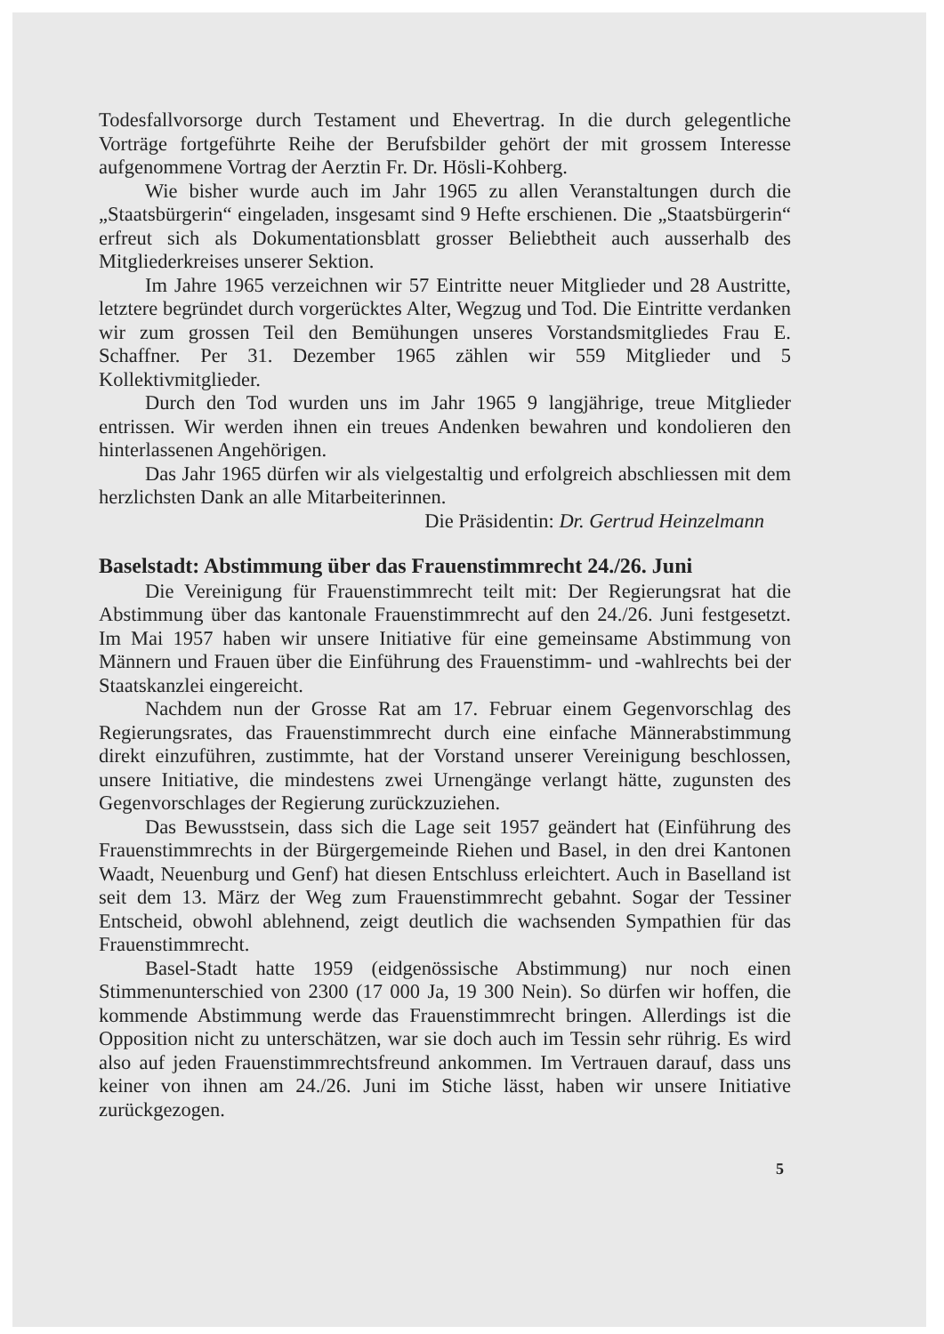Todesfallvorsorge durch Testament und Ehevertrag. In die durch gelegentliche Vorträge fortgeführte Reihe der Berufsbilder gehört der mit grossem Interesse aufgenommene Vortrag der Aerztin Fr. Dr. Hösli-Kohberg.
Wie bisher wurde auch im Jahr 1965 zu allen Veranstaltungen durch die „Staatsbürgerin“ eingeladen, insgesamt sind 9 Hefte erschienen. Die „Staatsbürgerin“ erfreut sich als Dokumentationsblatt grosser Beliebtheit auch ausserhalb des Mitgliederkreises unserer Sektion.
Im Jahre 1965 verzeichnen wir 57 Eintritte neuer Mitglieder und 28 Austritte, letztere begründet durch vorgerücktes Alter, Wegzug und Tod. Die Eintritte verdanken wir zum grossen Teil den Bemühungen unseres Vorstandsmitgliedes Frau E. Schaffner. Per 31. Dezember 1965 zählen wir 559 Mitglieder und 5 Kollektivmitglieder.
Durch den Tod wurden uns im Jahr 1965 9 langjährige, treue Mitglieder entrissen. Wir werden ihnen ein treues Andenken bewahren und kondolieren den hinterlassenen Angehörigen.
Das Jahr 1965 dürfen wir als vielgestaltig und erfolgreich abschliessen mit dem herzlichsten Dank an alle Mitarbeiterinnen.
Die Präsidentin: Dr. Gertrud Heinzelmann
Baselstadt: Abstimmung über das Frauenstimmrecht 24./26. Juni
Die Vereinigung für Frauenstimmrecht teilt mit: Der Regierungsrat hat die Abstimmung über das kantonale Frauenstimmrecht auf den 24./26. Juni festgesetzt. Im Mai 1957 haben wir unsere Initiative für eine gemeinsame Abstimmung von Männern und Frauen über die Einführung des Frauenstimm- und -wahlrechts bei der Staatskanzlei eingereicht.
Nachdem nun der Grosse Rat am 17. Februar einem Gegenvorschlag des Regierungsrates, das Frauenstimmrecht durch eine einfache Männerabstimmung direkt einzuführen, zustimmte, hat der Vorstand unserer Vereinigung beschlossen, unsere Initiative, die mindestens zwei Urnengänge verlangt hätte, zugunsten des Gegenvorschlages der Regierung zurückzuziehen.
Das Bewusstsein, dass sich die Lage seit 1957 geändert hat (Einführung des Frauenstimmrechts in der Bürgergemeinde Riehen und Basel, in den drei Kantonen Waadt, Neuenburg und Genf) hat diesen Entschluss erleichtert. Auch in Baselland ist seit dem 13. März der Weg zum Frauenstimmrecht gebahnt. Sogar der Tessiner Entscheid, obwohl ablehnend, zeigt deutlich die wachsenden Sympathien für das Frauenstimmrecht.
Basel-Stadt hatte 1959 (eidgenössische Abstimmung) nur noch einen Stimmenunterschied von 2300 (17 000 Ja, 19 300 Nein). So dürfen wir hoffen, die kommende Abstimmung werde das Frauenstimmrecht bringen. Allerdings ist die Opposition nicht zu unterschätzen, war sie doch auch im Tessin sehr rührig. Es wird also auf jeden Frauenstimmrechtsfreund ankommen. Im Vertrauen darauf, dass uns keiner von ihnen am 24./26. Juni im Stiche lässt, haben wir unsere Initiative zurückgezogen.
5